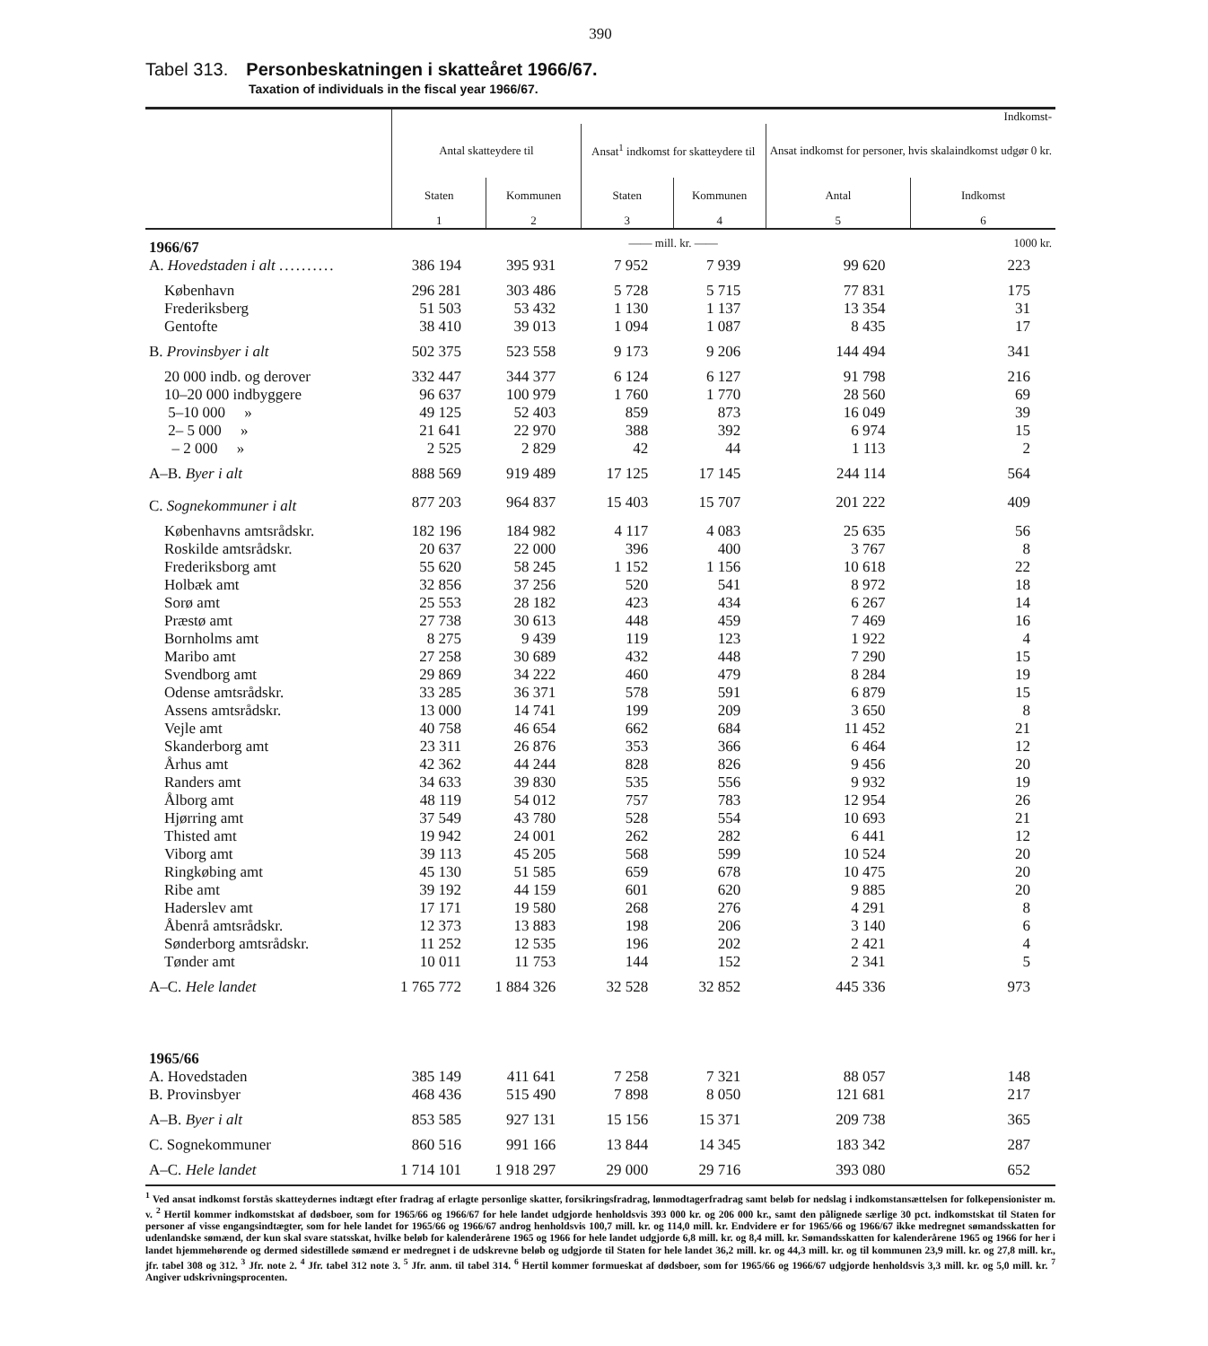390
Tabel 313. Personbeskatningen i skatteåret 1966/67.
Taxation of individuals in the fiscal year 1966/67.
| | Indkomst- | | | | | |
| | Antal skatteydere til | | Ansat<sup>1</sup> indkomst for skatteydere til | | Ansat indkomst for personer, hvis skalaindkomst udgør 0 kr. | |
| | Staten | Kommunen | Staten | Kommunen | Antal | Indkomst |
| | 1 | 2 | 3 | 4 | 5 | 6 |
| 1966/67 | | | —— mill. kr. —— | | | 1000 kr. |
| A. Hovedstaden i alt .......... | 386 194 | 395 931 | 7 952 | 7 939 | 99 620 | 223 |
| København | 296 281 | 303 486 | 5 728 | 5 715 | 77 831 | 175 |
| Frederiksberg | 51 503 | 53 432 | 1 130 | 1 137 | 13 354 | 31 |
| Gentofte | 38 410 | 39 013 | 1 094 | 1 087 | 8 435 | 17 |
| B. Provinsbyer i alt | 502 375 | 523 558 | 9 173 | 9 206 | 144 494 | 341 |
| 20 000 indb. og derover | 332 447 | 344 377 | 6 124 | 6 127 | 91 798 | 216 |
| 10–20 000 indbyggere | 96 637 | 100 979 | 1 760 | 1 770 | 28 560 | 69 |
| 5–10 000 » | 49 125 | 52 403 | 859 | 873 | 16 049 | 39 |
| 2– 5 000 » | 21 641 | 22 970 | 388 | 392 | 6 974 | 15 |
| – 2 000 » | 2 525 | 2 829 | 42 | 44 | 1 113 | 2 |
| A–B. Byer i alt | 888 569 | 919 489 | 17 125 | 17 145 | 244 114 | 564 |
| C. Sognekommuner i alt | 877 203 | 964 837 | 15 403 | 15 707 | 201 222 | 409 |
| Københavns amtsrådskr. | 182 196 | 184 982 | 4 117 | 4 083 | 25 635 | 56 |
| Roskilde amtsrådskr. | 20 637 | 22 000 | 396 | 400 | 3 767 | 8 |
| Frederiksborg amt | 55 620 | 58 245 | 1 152 | 1 156 | 10 618 | 22 |
| Holbæk amt | 32 856 | 37 256 | 520 | 541 | 8 972 | 18 |
| Sorø amt | 25 553 | 28 182 | 423 | 434 | 6 267 | 14 |
| Præstø amt | 27 738 | 30 613 | 448 | 459 | 7 469 | 16 |
| Bornholms amt | 8 275 | 9 439 | 119 | 123 | 1 922 | 4 |
| Maribo amt | 27 258 | 30 689 | 432 | 448 | 7 290 | 15 |
| Svendborg amt | 29 869 | 34 222 | 460 | 479 | 8 284 | 19 |
| Odense amtsrådskr. | 33 285 | 36 371 | 578 | 591 | 6 879 | 15 |
| Assens amtsrådskr. | 13 000 | 14 741 | 199 | 209 | 3 650 | 8 |
| Vejle amt | 40 758 | 46 654 | 662 | 684 | 11 452 | 21 |
| Skanderborg amt | 23 311 | 26 876 | 353 | 366 | 6 464 | 12 |
| Århus amt | 42 362 | 44 244 | 828 | 826 | 9 456 | 20 |
| Randers amt | 34 633 | 39 830 | 535 | 556 | 9 932 | 19 |
| Ålborg amt | 48 119 | 54 012 | 757 | 783 | 12 954 | 26 |
| Hjørring amt | 37 549 | 43 780 | 528 | 554 | 10 693 | 21 |
| Thisted amt | 19 942 | 24 001 | 262 | 282 | 6 441 | 12 |
| Viborg amt | 39 113 | 45 205 | 568 | 599 | 10 524 | 20 |
| Ringkøbing amt | 45 130 | 51 585 | 659 | 678 | 10 475 | 20 |
| Ribe amt | 39 192 | 44 159 | 601 | 620 | 9 885 | 20 |
| Haderslev amt | 17 171 | 19 580 | 268 | 276 | 4 291 | 8 |
| Åbenrå amtsrådskr. | 12 373 | 13 883 | 198 | 206 | 3 140 | 6 |
| Sønderborg amtsrådskr. | 11 252 | 12 535 | 196 | 202 | 2 421 | 4 |
| Tønder amt | 10 011 | 11 753 | 144 | 152 | 2 341 | 5 |
| A–C. Hele landet | 1 765 772 | 1 884 326 | 32 528 | 32 852 | 445 336 | 973 |
| 1965/66 | | | | | | |
| A. Hovedstaden | 385 149 | 411 641 | 7 258 | 7 321 | 88 057 | 148 |
| B. Provinsbyer | 468 436 | 515 490 | 7 898 | 8 050 | 121 681 | 217 |
| A–B. Byer i alt | 853 585 | 927 131 | 15 156 | 15 371 | 209 738 | 365 |
| C. Sognekommuner | 860 516 | 991 166 | 13 844 | 14 345 | 183 342 | 287 |
| A–C. Hele landet | 1 714 101 | 1 918 297 | 29 000 | 29 716 | 393 080 | 652 |
<sup>1</sup> Ved ansat indkomst forstås skatteydernes indtægt efter fradrag af erlagte personlige skatter, forsikringsfradrag, lønmodtagerfradrag samt beløb for nedslag i indkomstansættelsen for folkepensionister m. v. <sup>2</sup> Hertil kommer indkomstskat af dødsboer, som for 1965/66 og 1966/67 for hele landet udgjorde henholdsvis 393 000 kr. og 206 000 kr., samt den pålignede særlige 30 pct. indkomstskat til Staten for personer af visse engangsindtægter, som for hele landet for 1965/66 og 1966/67 androg henholdsvis 100,7 mill. kr. og 114,0 mill. kr. Endvidere er for 1965/66 og 1966/67 ikke medregnet sømandsskatten for udenlandske sømænd, der kun skal svare statsskat, hvilke beløb for kalenderårene 1965 og 1966 for hele landet udgjorde 6,8 mill. kr. og 8,4 mill. kr. Sømandsskatten for kalenderårene 1965 og 1966 for her i landet hjemmehørende og dermed sidestillede sømænd er medregnet i de udskrevne beløb og udgjorde til Staten for hele landet 36,2 mill. kr. og 44,3 mill. kr. og til kommunen 23,9 mill. kr. og 27,8 mill. kr., jfr. tabel 308 og 312. <sup>3</sup> Jfr. note 2. <sup>4</sup> Jfr. tabel 312 note 3. <sup>5</sup> Jfr. anm. til tabel 314. <sup>6</sup> Hertil kommer formueskat af dødsboer, som for 1965/66 og 1966/67 udgjorde henholdsvis 3,3 mill. kr. og 5,0 mill. kr. <sup>7</sup> Angiver udskrivningsprocenten.